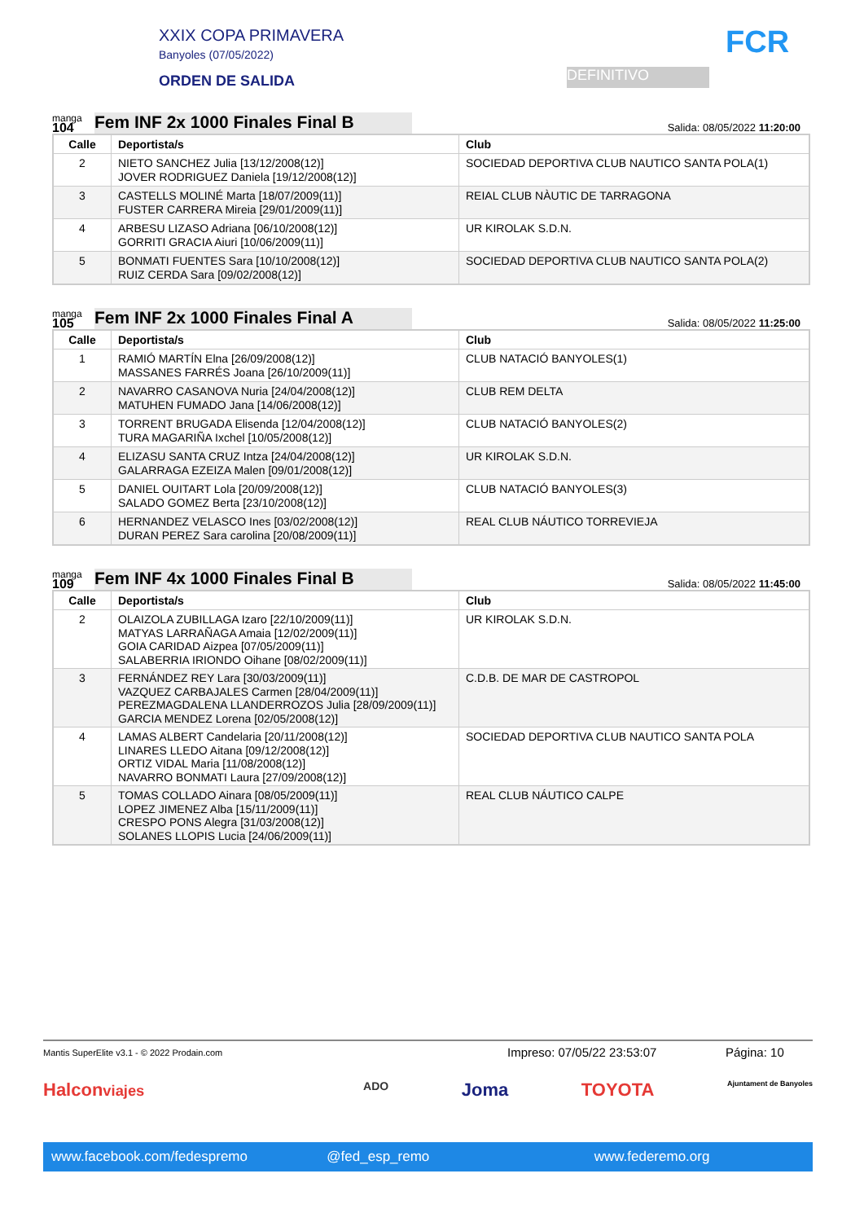XXIX COPA PRIMAVERA
Banyoles (07/05/2022)
ORDEN DE SALIDA
DEFINITIVO
FCR
manga
104
Fem INF 2x 1000 Finales Final B
Salida: 08/05/2022 11:20:00
| Calle | Deportista/s | Club |
| --- | --- | --- |
| 2 | NIETO SANCHEZ Julia [13/12/2008(12)] JOVER RODRIGUEZ Daniela [19/12/2008(12)] | SOCIEDAD DEPORTIVA CLUB NAUTICO SANTA POLA(1) |
| 3 | CASTELLS MOLINÉ Marta [18/07/2009(11)] FUSTER CARRERA Mireia [29/01/2009(11)] | REIAL CLUB NÀUTIC DE TARRAGONA |
| 4 | ARBESU LIZASO Adriana [06/10/2008(12)] GORRITI GRACIA Aiuri [10/06/2009(11)] | UR KIROLAK S.D.N. |
| 5 | BONMATI FUENTES Sara [10/10/2008(12)] RUIZ CERDA Sara [09/02/2008(12)] | SOCIEDAD DEPORTIVA CLUB NAUTICO SANTA POLA(2) |
manga
105
Fem INF 2x 1000 Finales Final A
Salida: 08/05/2022 11:25:00
| Calle | Deportista/s | Club |
| --- | --- | --- |
| 1 | RAMIÓ MARTÍN Elna [26/09/2008(12)] MASSANES FARRÉS Joana [26/10/2009(11)] | CLUB NATACIÓ BANYOLES(1) |
| 2 | NAVARRO CASANOVA Nuria [24/04/2008(12)] MATUHEN FUMADO Jana [14/06/2008(12)] | CLUB REM DELTA |
| 3 | TORRENT BRUGADA Elisenda [12/04/2008(12)] TURA MAGARIÑA Ixchel [10/05/2008(12)] | CLUB NATACIÓ BANYOLES(2) |
| 4 | ELIZASU SANTA CRUZ Intza [24/04/2008(12)] GALARRAGA EZEIZA Malen [09/01/2008(12)] | UR KIROLAK S.D.N. |
| 5 | DANIEL OUITART Lola [20/09/2008(12)] SALADO GOMEZ Berta [23/10/2008(12)] | CLUB NATACIÓ BANYOLES(3) |
| 6 | HERNANDEZ VELASCO Ines [03/02/2008(12)] DURAN PEREZ Sara carolina [20/08/2009(11)] | REAL CLUB NÁUTICO TORREVIEJA |
manga
109
Fem INF 4x 1000 Finales Final B
Salida: 08/05/2022 11:45:00
| Calle | Deportista/s | Club |
| --- | --- | --- |
| 2 | OLAIZOLA ZUBILLAGA Izaro [22/10/2009(11)] MATYAS LARRAÑAGA Amaia [12/02/2009(11)] GOIA CARIDAD Aizpea [07/05/2009(11)] SALABERRIA IRIONDO Oihane [08/02/2009(11)] | UR KIROLAK S.D.N. |
| 3 | FERNÁNDEZ REY Lara [30/03/2009(11)] VAZQUEZ CARBAJALES Carmen [28/04/2009(11)] PEREZMAGDALENA LLANDERROZOS Julia [28/09/2009(11)] GARCIA MENDEZ Lorena [02/05/2008(12)] | C.D.B. DE MAR DE CASTROPOL |
| 4 | LAMAS ALBERT Candelaria [20/11/2008(12)] LINARES LLEDO Aitana [09/12/2008(12)] ORTIZ VIDAL Maria [11/08/2008(12)] NAVARRO BONMATI Laura [27/09/2008(12)] | SOCIEDAD DEPORTIVA CLUB NAUTICO SANTA POLA |
| 5 | TOMAS COLLADO Ainara [08/05/2009(11)] LOPEZ JIMENEZ Alba [15/11/2009(11)] CRESPO PONS Alegra [31/03/2008(12)] SOLANES LLOPIS Lucia [24/06/2009(11)] | REAL CLUB NÁUTICO CALPE |
Mantis SuperElite v3.1 - © 2022 Prodain.com Impreso: 07/05/22 23:53:07 Página: 10
Halconviajes ADO Joma TOYOTA Ajuntament de Banyoles
www.facebook.com/fedespremo @fed_esp_remo www.federemo.org